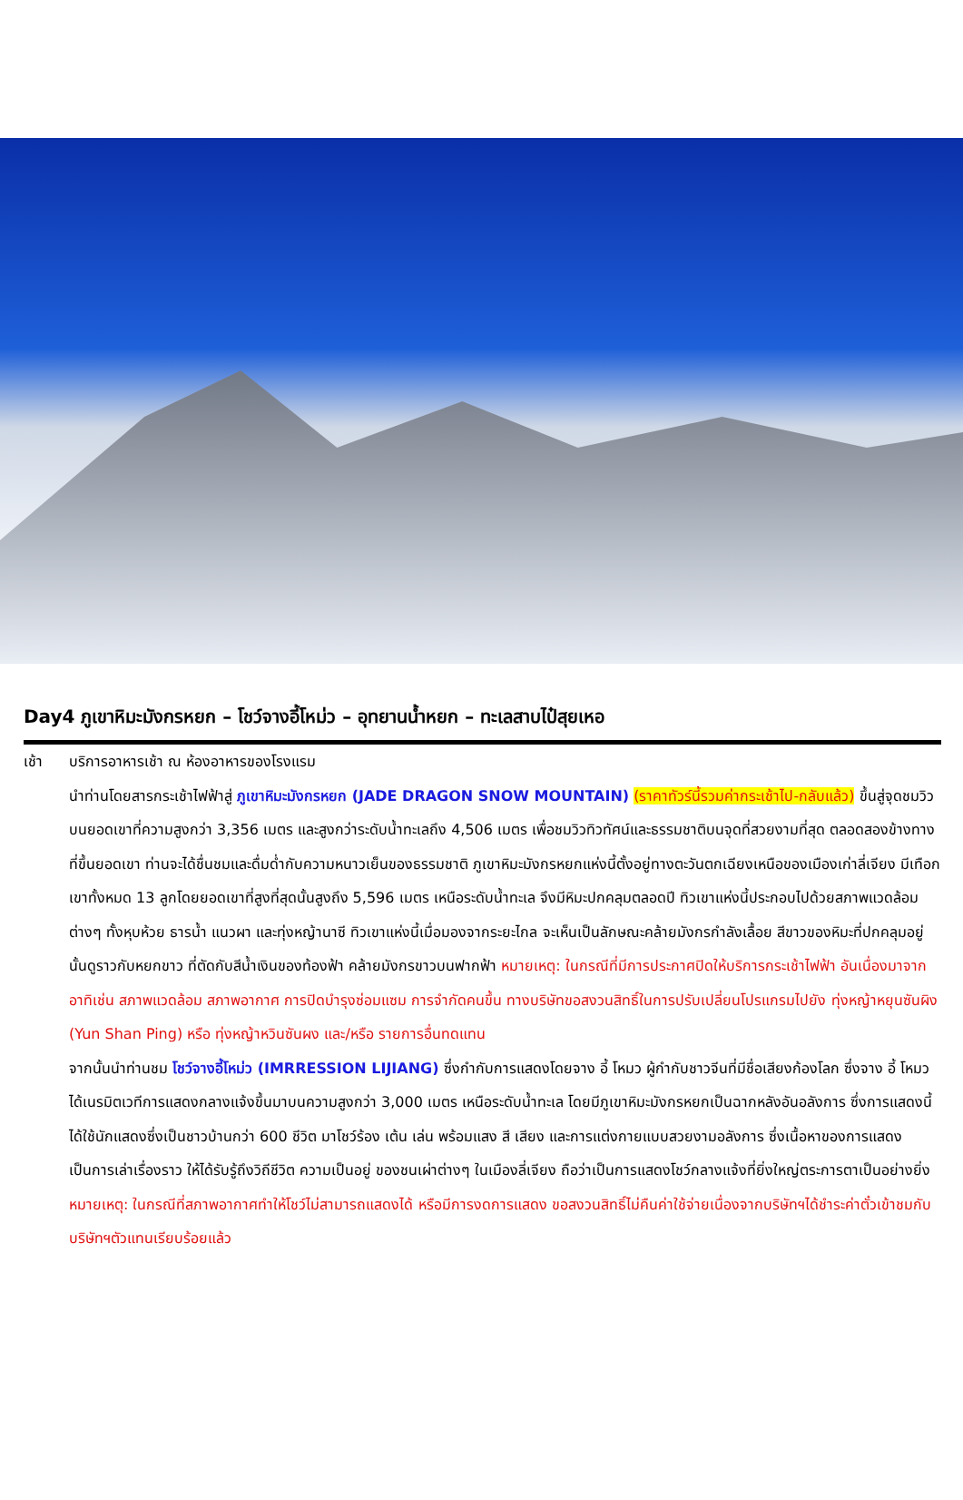Day4 ภูเขาหิมะมังกรหยก – โชว์จางอี้โหม่ว – อุทยานน้ำหยก – ทะเลสาบไป๋สุยเหอ
เช้า บริการอาหารเช้า ณ ห้องอาหารของโรงแรม
นำท่านโดยสารกระเช้าไฟฟ้าสู่ ภูเขาหิมะมังกรหยก (JADE DRAGON SNOW MOUNTAIN) (ราคาทัวร์นี้รวมค่ากระเช้าไป-กลับแล้ว) ขึ้นสู่จุดชมวิวบนยอดเขาที่ความสูงกว่า 3,356 เมตร และสูงกว่าระดับน้ำทะเลถึง 4,506 เมตร เพื่อชมวิวทิวทัศน์และธรรมชาติบนจุดที่สวยงามที่สุด ตลอดสองข้างทางที่ขึ้นยอดเขา ท่านจะได้ชื่นชมและดื่มด่ำกับความหนาวเย็นของธรรมชาติ ภูเขาหิมะมังกรหยกแห่งนี้ตั้งอยู่ทางตะวันตกเฉียงเหนือของเมืองเก่าลี่เจียง มีเทือกเขาทั้งหมด 13 ลูกโดยยอดเขาที่สูงที่สุดนั้นสูงถึง 5,596 เมตร เหนือระดับน้ำทะเล จึงมีหิมะปกคลุมตลอดปี ทิวเขาแห่งนี้ประกอบไปด้วยสภาพแวดล้อมต่างๆ ทั้งหุบห้วย ธารน้ำ แนวผา และทุ่งหญ้านาซี ทิวเขาแห่งนี้เมื่อมองจากระยะไกล จะเห็นเป็นลักษณะคล้ายมังกรกำลังเลื้อย สีขาวของหิมะที่ปกคลุมอยู่นั้นดูราวกับหยกขาว ที่ตัดกับสีน้ำเงินของท้องฟ้า คล้ายมังกรขาวบนฟากฟ้า หมายเหตุ: ในกรณีที่มีการประกาศปิดให้บริการกระเช้าไฟฟ้า อันเนื่องมาจาก อาทิเช่น สภาพแวดล้อม สภาพอากาศ การปิดบำรุงซ่อมแซม การจำกัดคนขึ้น ทางบริษัทขอสงวนสิทธิ์ในการปรับเปลี่ยนโปรแกรมไปยัง ทุ่งหญ้าหยุนซันผิง (Yun Shan Ping) หรือ ทุ่งหญ้าหวินซันผง และ/หรือ รายการอื่นทดแทน
จากนั้นนำท่านชม โชว์จางอี้โหม่ว (IMRRESSION LIJIANG) ซึ่งกำกับการแสดงโดยจาง อี้ โหมว ผู้กำกับชาวจีนที่มีชื่อเสียงก้องโลก ซึ่งจาง อี้ โหมว ได้เนรมิตเวทีการแสดงกลางแจ้งขึ้นมาบนความสูงกว่า 3,000 เมตร เหนือระดับน้ำทะเล โดยมีภูเขาหิมะมังกรหยกเป็นฉากหลังอันอลังการ ซึ่งการแสดงนี้ได้ใช้นักแสดงซึ่งเป็นชาวบ้านกว่า 600 ชีวิต มาโชว์ร้อง เต้น เล่น พร้อมแสง สี เสียง และการแต่งกายแบบสวยงามอลังการ ซึ่งเนื้อหาของการแสดงเป็นการเล่าเรื่องราว ให้ได้รับรู้ถึงวิถีชีวิต ความเป็นอยู่ ของชนเผ่าต่างๆ ในเมืองลี่เจียง ถือว่าเป็นการแสดงโชว์กลางแจ้งที่ยิ่งใหญ่ตระการตาเป็นอย่างยิ่ง หมายเหตุ: ในกรณีที่สภาพอากาศทำให้โชว์ไม่สามารถแสดงได้ หรือมีการงดการแสดง ขอสงวนสิทธิ์ไม่คืนค่าใช้จ่ายเนื่องจากบริษัทฯได้ชำระค่าตั๋วเข้าชมกับบริษัทฯตัวแทนเรียบร้อยแล้ว